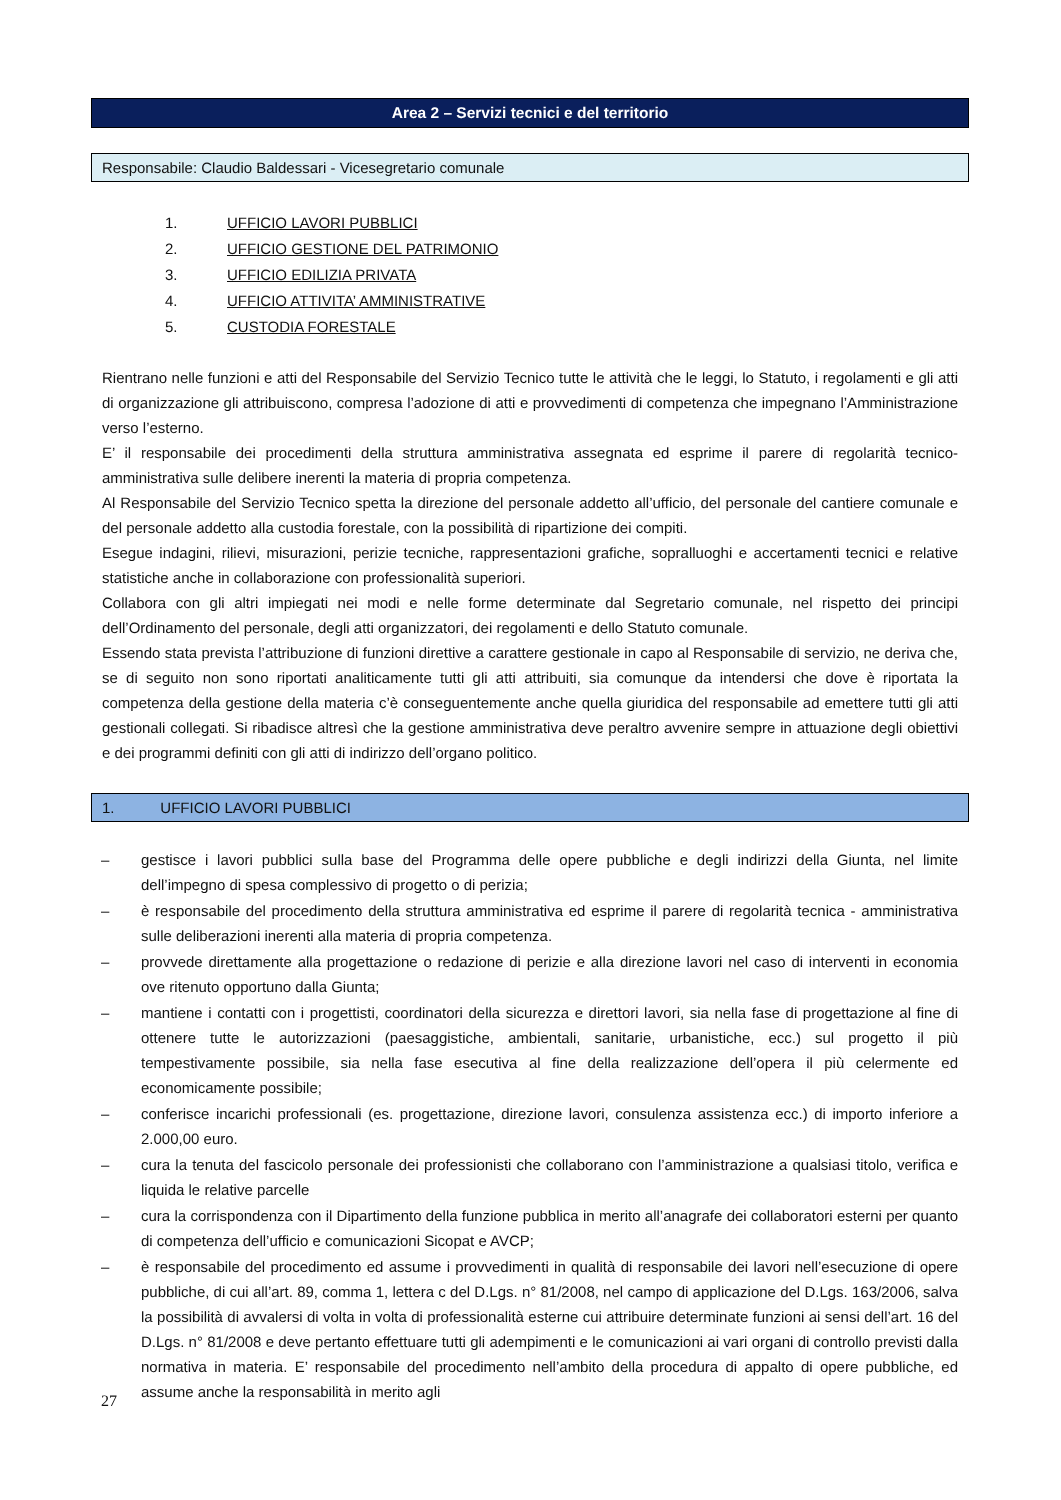Area 2 – Servizi tecnici e del territorio
Responsabile: Claudio Baldessari - Vicesegretario comunale
1. UFFICIO LAVORI PUBBLICI
2. UFFICIO GESTIONE DEL PATRIMONIO
3. UFFICIO EDILIZIA PRIVATA
4. UFFICIO ATTIVITA’ AMMINISTRATIVE
5. CUSTODIA FORESTALE
Rientrano nelle funzioni e atti del Responsabile del Servizio Tecnico tutte le attività che le leggi, lo Statuto, i regolamenti e gli atti di organizzazione gli attribuiscono, compresa l’adozione di atti e provvedimenti di competenza che impegnano l’Amministrazione verso l’esterno.
E’ il responsabile dei procedimenti della struttura amministrativa assegnata ed esprime il parere di regolarità tecnico-amministrativa sulle delibere inerenti la materia di propria competenza.
Al Responsabile del Servizio Tecnico spetta la direzione del personale addetto all’ufficio, del personale del cantiere comunale e del personale addetto alla custodia forestale, con la possibilità di ripartizione dei compiti.
Esegue indagini, rilievi, misurazioni, perizie tecniche, rappresentazioni grafiche, sopralluoghi e accertamenti tecnici e relative statistiche anche in collaborazione con professionalità superiori.
Collabora con gli altri impiegati nei modi e nelle forme determinate dal Segretario comunale, nel rispetto dei principi dell’Ordinamento del personale, degli atti organizzatori, dei regolamenti e dello Statuto comunale.
Essendo stata prevista l’attribuzione di funzioni direttive a carattere gestionale in capo al Responsabile di servizio, ne deriva che, se di seguito non sono riportati analiticamente tutti gli atti attribuiti, sia comunque da intendersi che dove è riportata la competenza della gestione della materia c’è conseguentemente anche quella giuridica del responsabile ad emettere tutti gli atti gestionali collegati. Si ribadisce altresì che la gestione amministrativa deve peraltro avvenire sempre in attuazione degli obiettivi e dei programmi definiti con gli atti di indirizzo dell’organo politico.
1. UFFICIO LAVORI PUBBLICI
– gestisce i lavori pubblici sulla base del Programma delle opere pubbliche e degli indirizzi della Giunta, nel limite dell’impegno di spesa complessivo di progetto o di perizia;
– è responsabile del procedimento della struttura amministrativa ed esprime il parere di regolarità tecnica - amministrativa sulle deliberazioni inerenti alla materia di propria competenza.
– provvede direttamente alla progettazione o redazione di perizie e alla direzione lavori nel caso di interventi in economia ove ritenuto opportuno dalla Giunta;
– mantiene i contatti con i progettisti, coordinatori della sicurezza e direttori lavori, sia nella fase di progettazione al fine di ottenere tutte le autorizzazioni (paesaggistiche, ambientali, sanitarie, urbanistiche, ecc.) sul progetto il più tempestivamente possibile, sia nella fase esecutiva al fine della realizzazione dell’opera il più celermente ed economicamente possibile;
– conferisce incarichi professionali (es. progettazione, direzione lavori, consulenza assistenza ecc.) di importo inferiore a 2.000,00 euro.
– cura la tenuta del fascicolo personale dei professionisti che collaborano con l’amministrazione a qualsiasi titolo, verifica e liquida le relative parcelle
– cura la corrispondenza con il Dipartimento della funzione pubblica in merito all’anagrafe dei collaboratori esterni per quanto di competenza dell’ufficio e comunicazioni Sicopat e AVCP;
– è responsabile del procedimento ed assume i provvedimenti in qualità di responsabile dei lavori nell’esecuzione di opere pubbliche, di cui all’art. 89, comma 1, lettera c del D.Lgs. n° 81/2008, nel campo di applicazione del D.Lgs. 163/2006, salva la possibilità di avvalersi di volta in volta di professionalità esterne cui attribuire determinate funzioni ai sensi dell’art. 16 del D.Lgs. n° 81/2008 e deve pertanto effettuare tutti gli adempimenti e le comunicazioni ai vari organi di controllo previsti dalla normativa in materia. E’ responsabile del procedimento nell’ambito della procedura di appalto di opere pubbliche, ed assume anche la responsabilità in merito agli
27